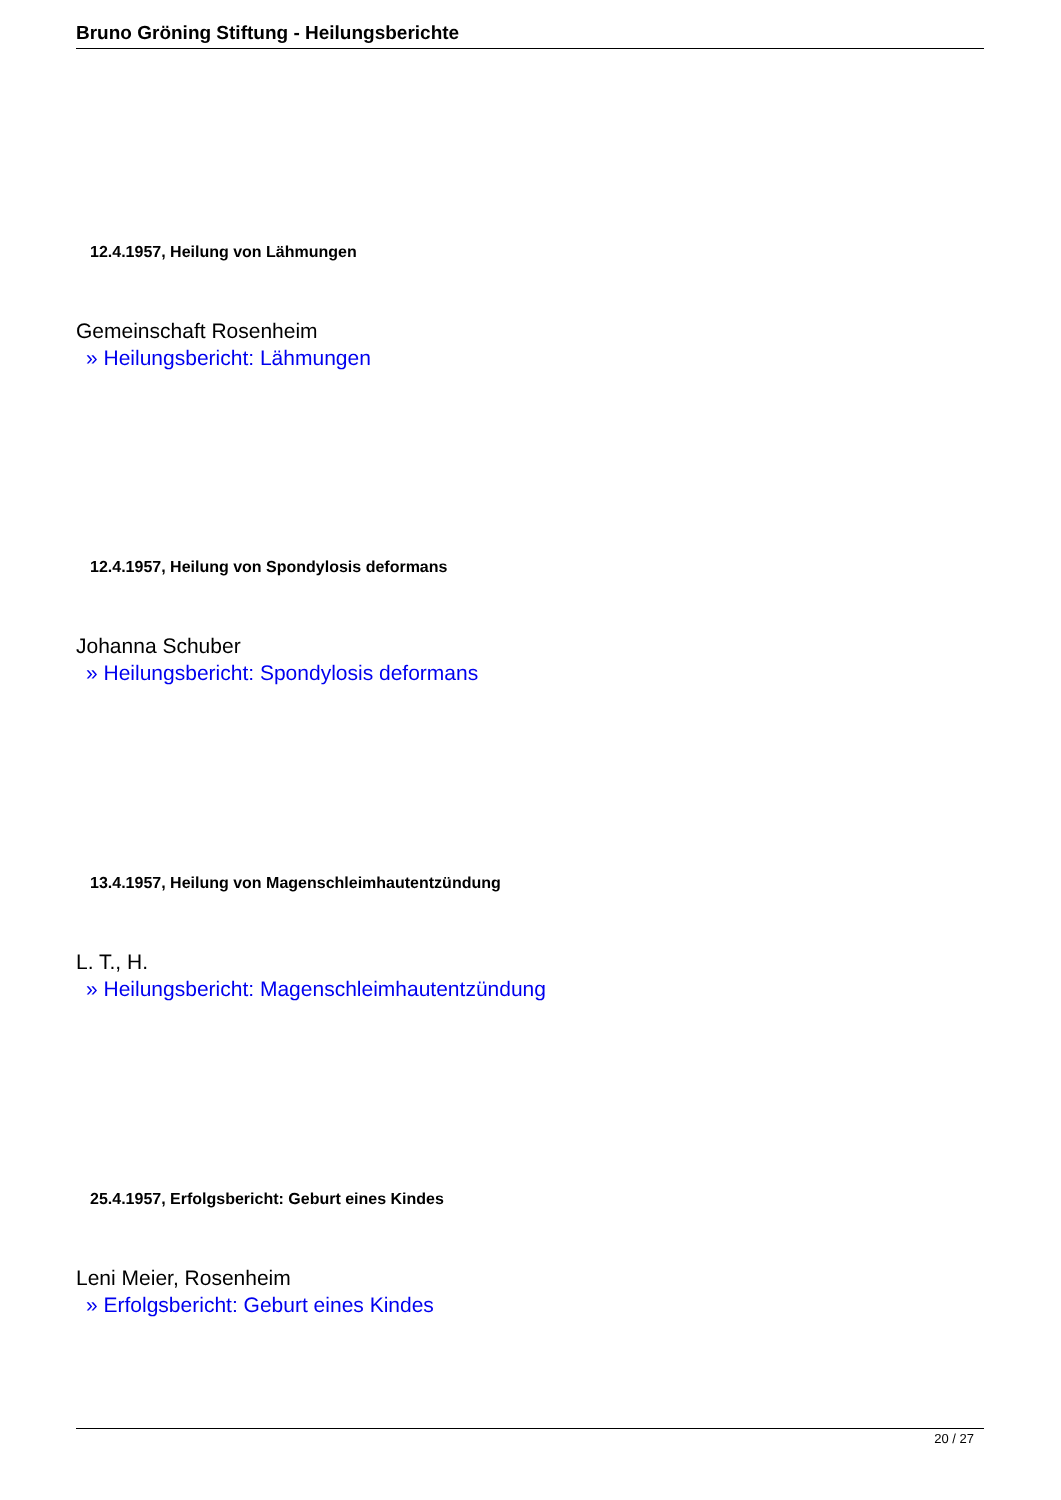Bruno Gröning Stiftung - Heilungsberichte
12.4.1957, Heilung von Lähmungen
Gemeinschaft Rosenheim
» Heilungsbericht: Lähmungen
12.4.1957, Heilung von Spondylosis deformans
Johanna Schuber
» Heilungsbericht: Spondylosis deformans
13.4.1957, Heilung von Magenschleimhautentzündung
L. T., H.
» Heilungsbericht: Magenschleimhautentzündung
25.4.1957, Erfolgsbericht: Geburt eines Kindes
Leni Meier, Rosenheim
» Erfolgsbericht: Geburt eines Kindes
20 / 27